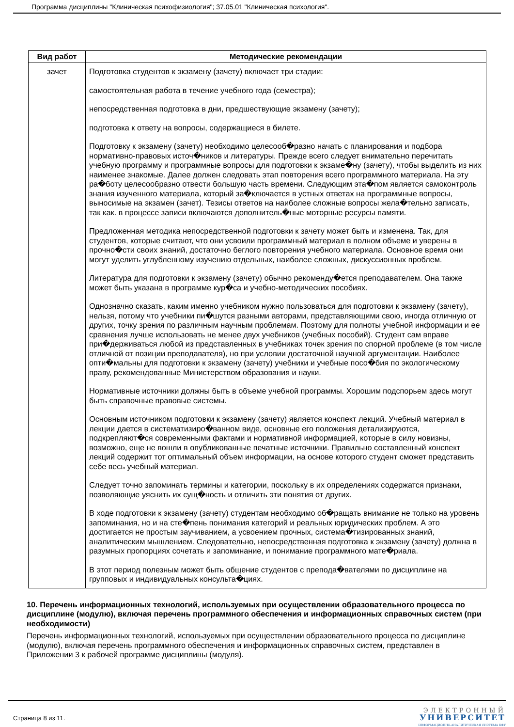Программа дисциплины "Клиническая психофизиология"; 37.05.01 "Клиническая психология".
| Вид работ | Методические рекомендации |
| --- | --- |
| зачет | Подготовка студентов к экзамену (зачету) включает три стадии: самостоятельная работа в течение учебного года (семестра); непосредственная подготовка в дни, предшествующие экзамену (зачету); подготовка к ответу на вопросы, содержащиеся в билете. Подготовку к экзамену (зачету) необходимо целесооб�разно начать с планирования и подбора нормативно-правовых источ�ников и литературы. Прежде всего следует внимательно перечитать учебную программу и программные вопросы для подготовки к экзаме�ну (зачету), чтобы выделить из них наименее знакомые. Далее должен следовать этап повторения всего программного материала. На эту ра�боту целесообразно отвести большую часть времени. Следующим эта�пом является самоконтроль знания изученного материала, который за�ключается в устных ответах на программные вопросы, выносимые на экзамен (зачет). Тезисы ответов на наиболее сложные вопросы жела�тельно записать, так как. в процессе записи включаются дополнитель�ные моторные ресурсы памяти. Предложенная методика непосредственной подготовки к зачету может быть и изменена. Так, для студентов, которые считают, что они усвоили программный материал в полном объеме и уверены в прочно�сти своих знаний, достаточно беглого повторения учебного материала. Основное время они могут уделить углубленному изучению отдельных, наиболее сложных, дискуссионных проблем. Литература для подготовки к экзамену (зачету) обычно рекоменду�ется преподавателем. Она также может быть указана в программе кур�са и учебно-методических пособиях. Однозначно сказать, каким именно учебником нужно пользоваться для подготовки к экзамену (зачету), нельзя, потому что учебники пи�шутся разными авторами, представляющими свою, иногда отличную от других, точку зрения по различным научным проблемам. Поэтому для полноты учебной информации и ее сравнения лучше использовать не менее двух учебников (учебных пособий). Студент сам вправе при�держиваться любой из представленных в учебниках точек зрения по спорной проблеме (в том числе отличной от позиции преподавателя), но при условии достаточной научной аргументации. Наиболее опти�мальны для подготовки к экзамену (зачету) учебники и учебные посо�бия по экологическому праву, рекомендованные Министерством образования и науки. Нормативные источники должны быть в объеме учебной программы. Хорошим подспорьем здесь могут быть справочные правовые системы. Основным источником подготовки к экзамену (зачету) является конспект лекций. Учебный материал в лекции дается в систематизиро�ванном виде, основные его положения детализируются, подкрепляют�ся современными фактами и нормативной информацией, которые в силу новизны, возможно, еще не вошли в опубликованные печатные источники. Правильно составленный конспект лекций содержит тот оптимальный объем информации, на основе которого студент сможет представить себе весь учебный материал. Следует точно запоминать термины и категории, поскольку в их определениях содержатся признаки, позволяющие уяснить их сущ�ность и отличить эти понятия от других. В ходе подготовки к экзамену (зачету) студентам необходимо об�ращать внимание не только на уровень запоминания, но и на сте�пень понимания категорий и реальных юридических проблем. А это достигается не простым заучиванием, а усвоением прочных, система�тизированных знаний, аналитическим мышлением. Следовательно, непосредственная подготовка к экзамену (зачету) должна в разумных пропорциях сочетать и запоминание, и понимание программного мате�риала. В этот период полезным может быть общение студентов с препода�вателями по дисциплине на групповых и индивидуальных консульта�циях. |
10. Перечень информационных технологий, используемых при осуществлении образовательного процесса по дисциплине (модулю), включая перечень программного обеспечения и информационных справочных систем (при необходимости)
Перечень информационных технологий, используемых при осуществлении образовательного процесса по дисциплине (модулю), включая перечень программного обеспечения и информационных справочных систем, представлен в Приложении 3 к рабочей программе дисциплины (модуля).
Страница 8 из 11.
ЭЛЕКТРОННЫЙ
УНИВЕРСИТЕТ
ИНФОРМАЦИОННО-АНАЛИТИЧЕСКАЯ СИСТЕМА КФУ